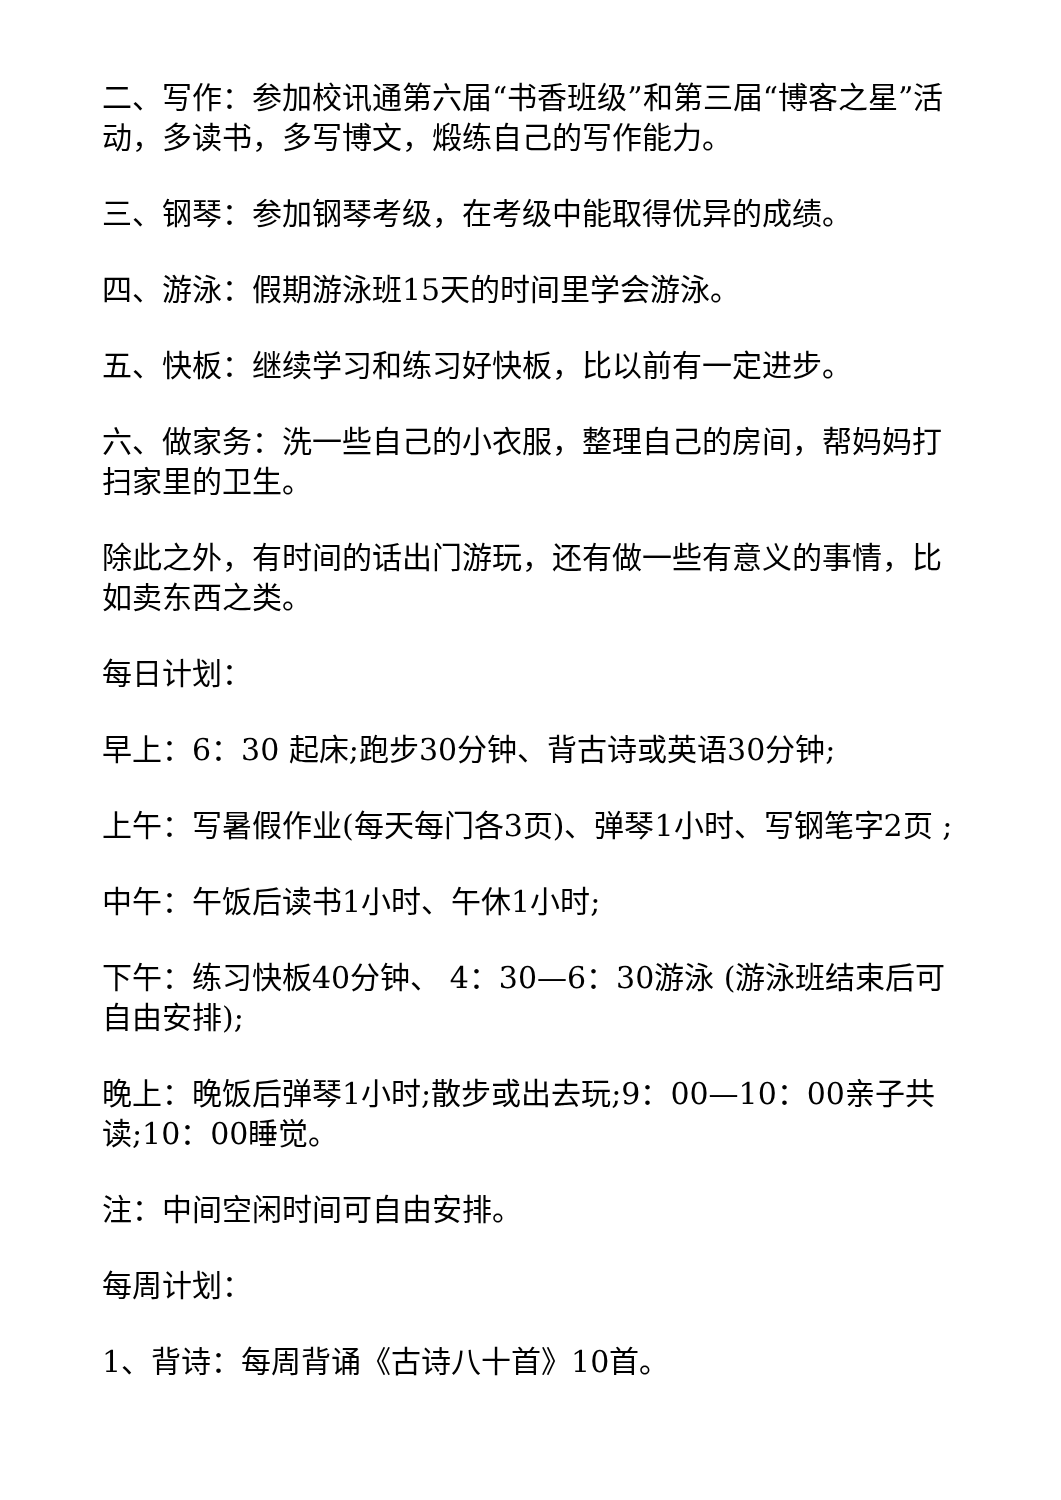二、写作：参加校讯通第六届“书香班级”和第三届“博客之星”活动，多读书，多写博文，煅练自己的写作能力。
三、钢琴：参加钢琴考级，在考级中能取得优异的成绩。
四、游泳：假期游泳班15天的时间里学会游泳。
五、快板：继续学习和练习好快板，比以前有一定进步。
六、做家务：洗一些自己的小衣服，整理自己的房间，帮妈妈打扫家里的卫生。
除此之外，有时间的话出门游玩，还有做一些有意义的事情，比如卖东西之类。
每日计划：
早上：6：30 起床;跑步30分钟、背古诗或英语30分钟;
上午：写暑假作业(每天每门各3页)、弹琴1小时、写钢笔字2页 ;
中午：午饭后读书1小时、午休1小时;
下午：练习快板40分钟、 4：30—6：30游泳 (游泳班结束后可自由安排);
晚上：晚饭后弹琴1小时;散步或出去玩;9：00—10：00亲子共读;10：00睡觉。
注：中间空闲时间可自由安排。
每周计划：
1、背诗：每周背诵《古诗八十首》10首。